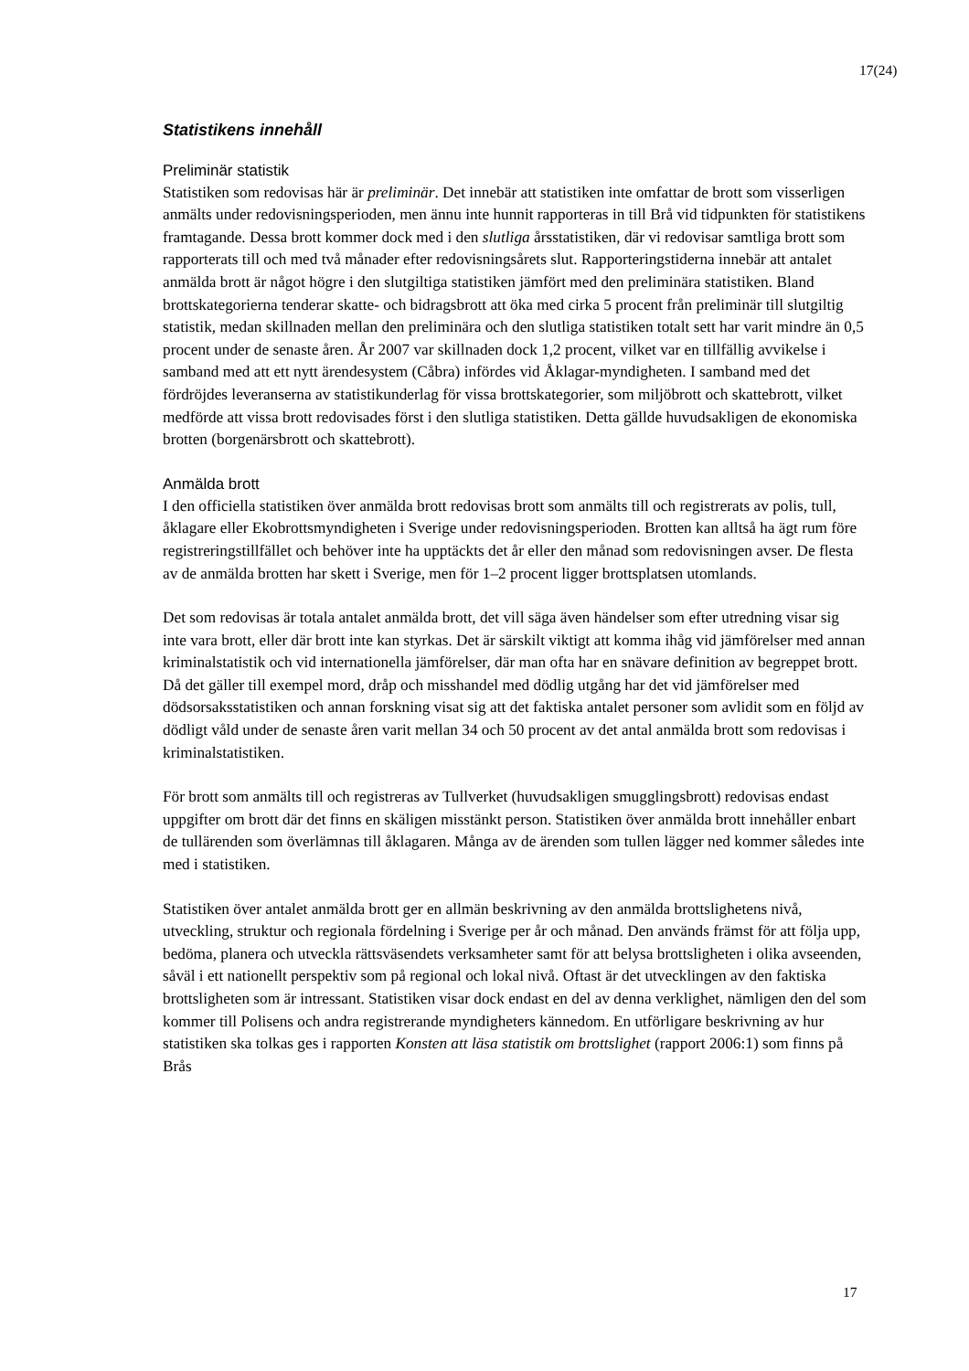17(24)
Statistikens innehåll
Preliminär statistik
Statistiken som redovisas här är preliminär. Det innebär att statistiken inte omfattar de brott som visserligen anmälts under redovisningsperioden, men ännu inte hunnit rapporteras in till Brå vid tidpunkten för statistikens framtagande. Dessa brott kommer dock med i den slutliga årsstatistiken, där vi redovisar samtliga brott som rapporterats till och med två månader efter redovisningsårets slut. Rapporteringstiderna innebär att antalet anmälda brott är något högre i den slutgiltiga statistiken jämfört med den preliminära statistiken. Bland brottskategorierna tenderar skatte- och bidragsbrott att öka med cirka 5 procent från preliminär till slutgiltig statistik, medan skillnaden mellan den preliminära och den slutliga statistiken totalt sett har varit mindre än 0,5 procent under de senaste åren. År 2007 var skillnaden dock 1,2 procent, vilket var en tillfällig avvikelse i samband med att ett nytt ärendesystem (Cåbra) infördes vid Åklagar-myndigheten. I samband med det fördröjdes leveranserna av statistikunderlag för vissa brottskategorier, som miljöbrott och skattebrott, vilket medförde att vissa brott redovisades först i den slutliga statistiken. Detta gällde huvudsakligen de ekonomiska brotten (borgenärsbrott och skattebrott).
Anmälda brott
I den officiella statistiken över anmälda brott redovisas brott som anmälts till och registrerats av polis, tull, åklagare eller Ekobrottsmyndigheten i Sverige under redovisningsperioden. Brotten kan alltså ha ägt rum före registreringstillfället och behöver inte ha upptäckts det år eller den månad som redovisningen avser. De flesta av de anmälda brotten har skett i Sverige, men för 1–2 procent ligger brottsplatsen utomlands.
Det som redovisas är totala antalet anmälda brott, det vill säga även händelser som efter utredning visar sig inte vara brott, eller där brott inte kan styrkas. Det är särskilt viktigt att komma ihåg vid jämförelser med annan kriminalstatistik och vid internationella jämförelser, där man ofta har en snävare definition av begreppet brott. Då det gäller till exempel mord, dråp och misshandel med dödlig utgång har det vid jämförelser med dödsorsaksstatistiken och annan forskning visat sig att det faktiska antalet personer som avlidit som en följd av dödligt våld under de senaste åren varit mellan 34 och 50 procent av det antal anmälda brott som redovisas i kriminalstatistiken.
För brott som anmälts till och registreras av Tullverket (huvudsakligen smugglingsbrott) redovisas endast uppgifter om brott där det finns en skäligen misstänkt person. Statistiken över anmälda brott innehåller enbart de tullärenden som överlämnas till åklagaren. Många av de ärenden som tullen lägger ned kommer således inte med i statistiken.
Statistiken över antalet anmälda brott ger en allmän beskrivning av den anmälda brottslighetens nivå, utveckling, struktur och regionala fördelning i Sverige per år och månad. Den används främst för att följa upp, bedöma, planera och utveckla rättsväsendets verksamheter samt för att belysa brottsligheten i olika avseenden, såväl i ett nationellt perspektiv som på regional och lokal nivå. Oftast är det utvecklingen av den faktiska brottsligheten som är intressant. Statistiken visar dock endast en del av denna verklighet, nämligen den del som kommer till Polisens och andra registrerande myndigheters kännedom. En utförligare beskrivning av hur statistiken ska tolkas ges i rapporten Konsten att läsa statistik om brottslighet (rapport 2006:1) som finns på Brås
17